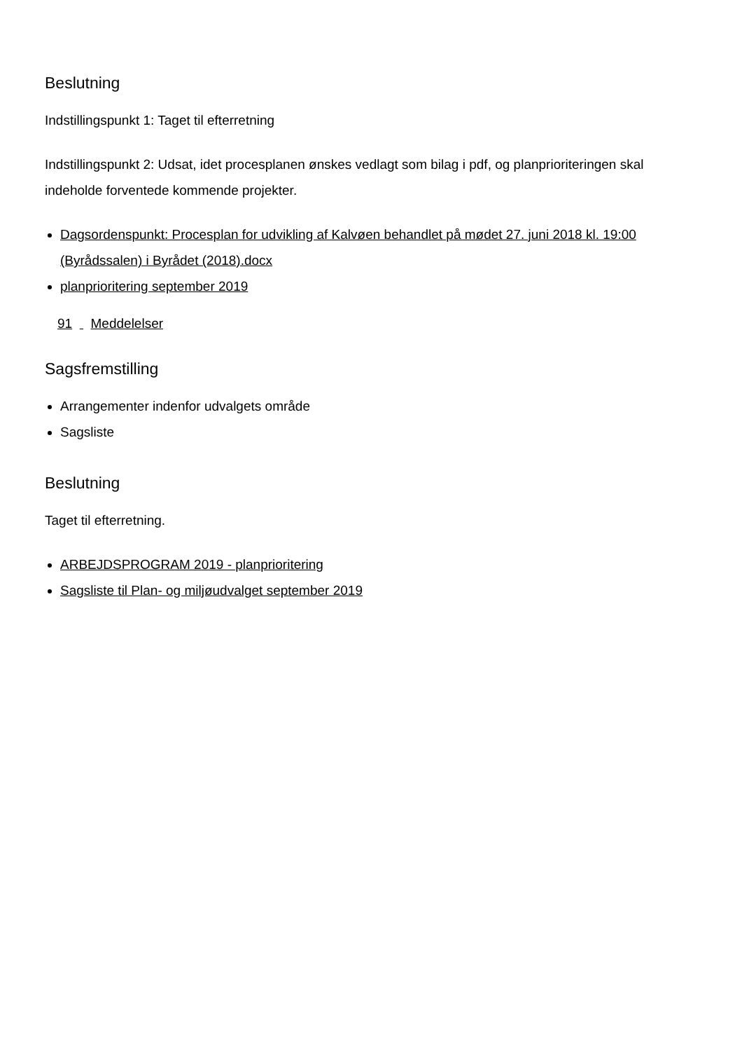Beslutning
Indstillingspunkt 1: Taget til efterretning
Indstillingspunkt 2: Udsat, idet procesplanen ønskes vedlagt som bilag i pdf, og planprioriteringen skal indeholde forventede kommende projekter.
Dagsordenspunkt: Procesplan for udvikling af Kalvøen behandlet på mødet 27. juni 2018 kl. 19:00 (Byrådssalen) i Byrådet (2018).docx
planprioritering september 2019
91 Meddelelser
Sagsfremstilling
Arrangementer indenfor udvalgets område
Sagsliste
Beslutning
Taget til efterretning.
ARBEJDSPROGRAM 2019 - planprioritering
Sagsliste til Plan- og miljøudvalget september 2019